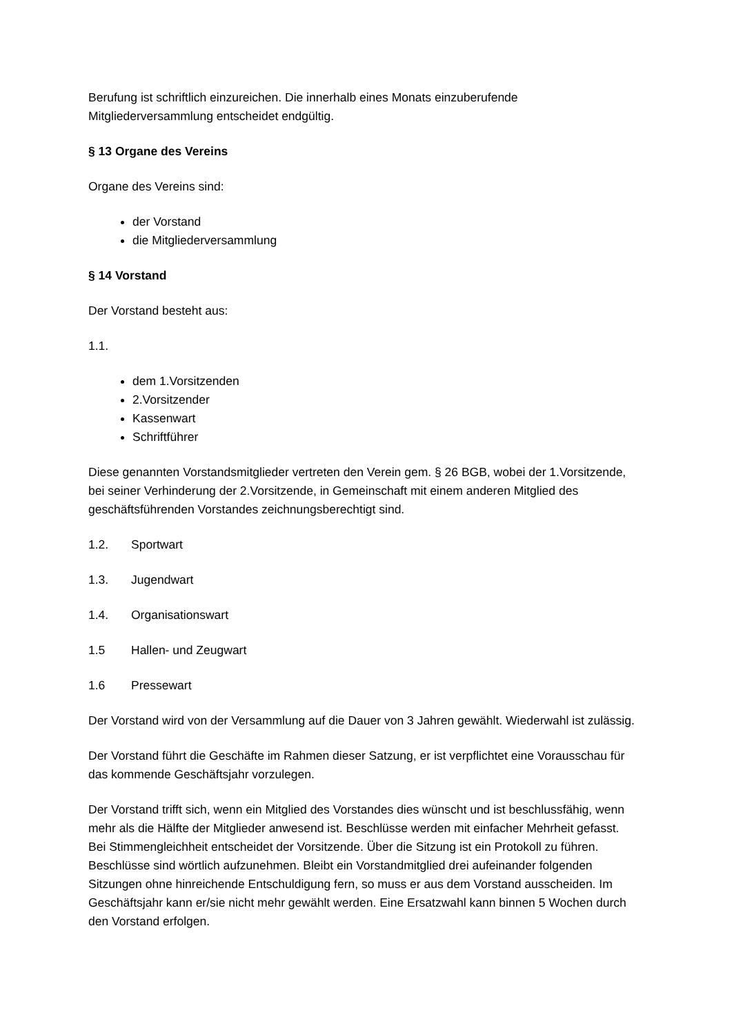Berufung ist schriftlich einzureichen. Die innerhalb eines Monats einzuberufende Mitgliederversammlung entscheidet endgültig.
§ 13 Organe des Vereins
Organe des Vereins sind:
der Vorstand
die Mitgliederversammlung
§ 14 Vorstand
Der Vorstand besteht aus:
1.1.
dem 1.Vorsitzenden
2.Vorsitzender
Kassenwart
Schriftführer
Diese genannten Vorstandsmitglieder vertreten den Verein gem. § 26 BGB, wobei der 1.Vorsitzende, bei seiner Verhinderung der 2.Vorsitzende, in Gemeinschaft mit einem anderen Mitglied des geschäftsführenden Vorstandes zeichnungsberechtigt sind.
1.2. Sportwart
1.3. Jugendwart
1.4. Organisationswart
1.5 Hallen- und Zeugwart
1.6 Pressewart
Der Vorstand wird von der Versammlung auf die Dauer von 3 Jahren gewählt. Wiederwahl ist zulässig.
Der Vorstand führt die Geschäfte im Rahmen dieser Satzung, er ist verpflichtet eine Vorausschau für das kommende Geschäftsjahr vorzulegen.
Der Vorstand trifft sich, wenn ein Mitglied des Vorstandes dies wünscht und ist beschlussfähig, wenn mehr als die Hälfte der Mitglieder anwesend ist. Beschlüsse werden mit einfacher Mehrheit gefasst. Bei Stimmengleichheit entscheidet der Vorsitzende. Über die Sitzung ist ein Protokoll zu führen. Beschlüsse sind wörtlich aufzunehmen. Bleibt ein Vorstandmitglied drei aufeinander folgenden Sitzungen ohne hinreichende Entschuldigung fern, so muss er aus dem Vorstand ausscheiden. Im Geschäftsjahr kann er/sie nicht mehr gewählt werden. Eine Ersatzwahl kann binnen 5 Wochen durch den Vorstand erfolgen.